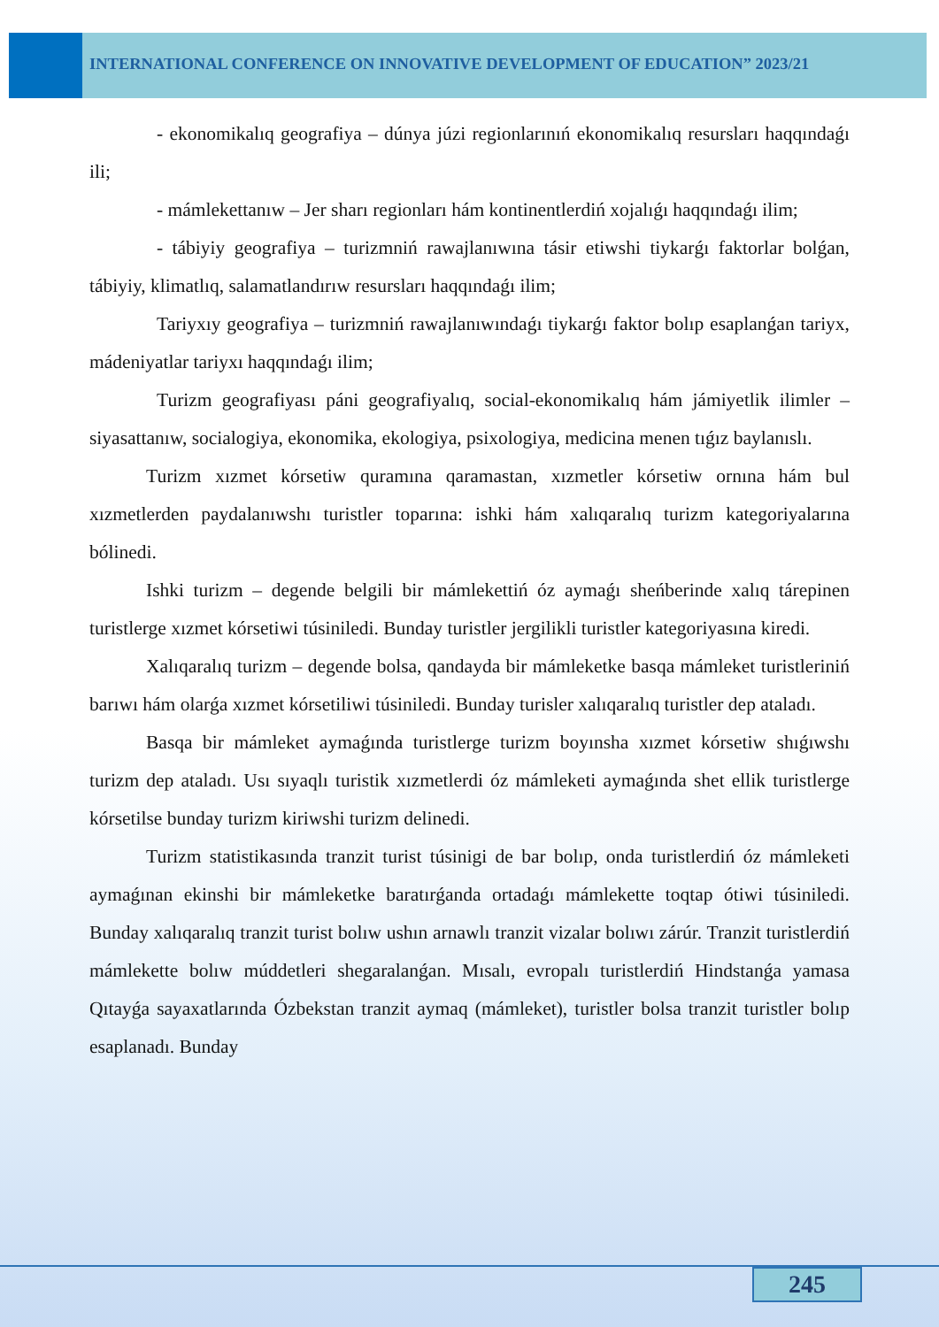INTERNATIONAL CONFERENCE ON INNOVATIVE DEVELOPMENT OF EDUCATION” 2023/21
- ekonomikalıq geografiya – dúnya júzi regionlarınıń ekonomikalıq resursları haqqındaǵı ili;
- mámlekettanıw – Jer sharı regionları hám kontinentlerdiń xojalıǵı haqqındaǵı ilim;
- tábiyiy geografiya – turizmniń rawajlanıwına tásir etiwshi tiykarǵı faktorlar bolǵan, tábiyiy, klimatlıq, salamatlandırıw resursları haqqındaǵı ilim;
Tariyxıy geografiya – turizmniń rawajlanıwındaǵı tiykarǵı faktor bolıp esaplanǵan tariyx, mádeniyatlar tariyxı haqqındaǵı ilim;
Turizm geografiyası páni geografiyalıq, social-ekonomikalıq hám jámiyetlik ilimler – siyasattanıw, socialogiya, ekonomika, ekologiya, psixologiya, medicina menen tıǵız baylanıslı.
Turizm xızmet kórsetiw quramına qaramastan, xızmetler kórsetiw ornına hám bul xızmetlerden paydalanıwshı turistler toparına: ishki hám xalıqaralıq turizm kategoriyalarına bólinedi.
Ishki turizm – degende belgili bir mámlekettiń óz aymaǵı sheńberinde xalıq tárepinen turistlerge xızmet kórsetiwi túsiniledi. Bunday turistler jergilikli turistler kategoriyasına kiredi.
Xalıqaralıq turizm – degende bolsa, qandayda bir mámleketke basqa mámleket turistleriniń barıwı hám olarǵa xızmet kórsetiliwi túsiniledi. Bunday turisler xalıqaralıq turistler dep ataladı.
Basqa bir mámleket aymaǵında turistlerge turizm boyınsha xızmet kórsetiw shıǵıwshı turizm dep ataladı. Usı sıyaqlı turistik xızmetlerdi óz mámleketi aymaǵında shet ellik turistlerge kórsetilse bunday turizm kiriwshi turizm delinedi.
Turizm statistikasında tranzit turist túsinigi de bar bolıp, onda turistlerdiń óz mámleketi aymaǵınan ekinshi bir mámleketke baratırǵanda ortadaǵı mámlekette toqtap ótiwi túsiniledi. Bunday xalıqaralıq tranzit turist bolıw ushın arnawlı tranzit vizalar bolıwı zárúr. Tranzit turistlerdiń mámlekette bolıw múddetleri shegaralanǵan. Mısalı, evropalı turistlerdiń Hindstanǵa yamasa Qıtayǵa sayaxatlarında Ózbekstan tranzit aymaq (mámleket), turistler bolsa tranzit turistler bolıp esaplanadı. Bunday
245